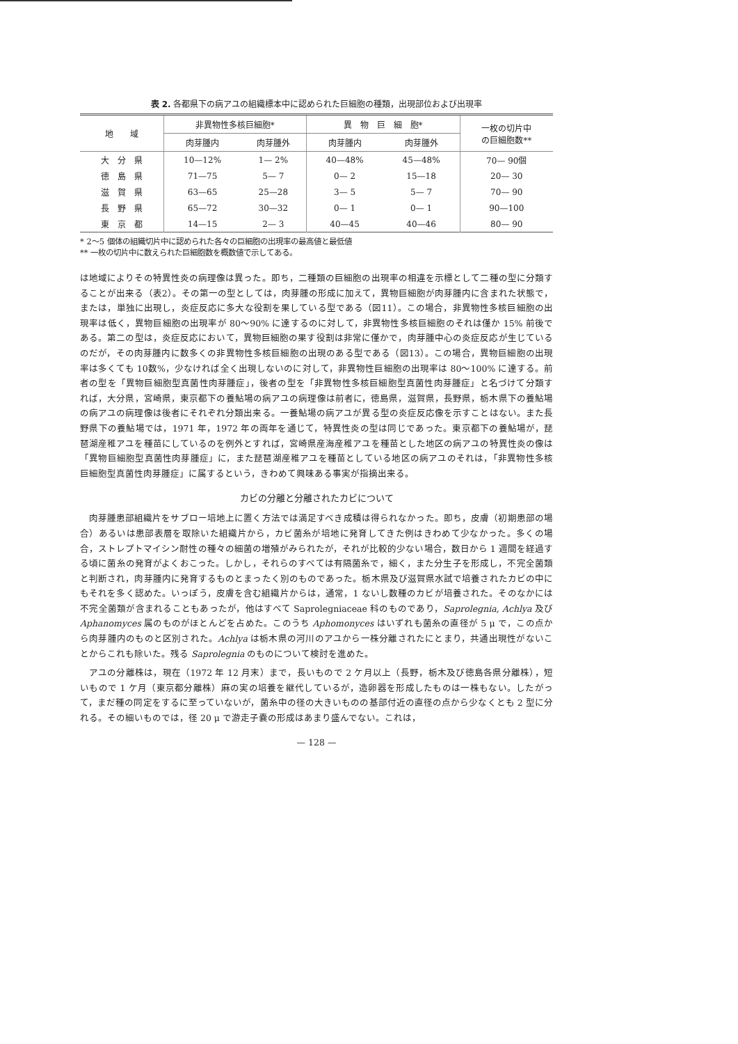表 2. 各都県下の病アユの組織標本中に認められた巨細胞の種類，出現部位および出現率
| 地 域 | 非異物性多核巨細胞* | | 異 物 巨 細 胞* | | 一枚の切片中 の巨細胞数** |
| --- | --- | --- | --- | --- | --- |
| | 肉芽腫内 | 肉芽腫外 | 肉芽腫内 | 肉芽腫外 | |
| 大 分 県 | 10—12% | 1— 2% | 40—48% | 45—48% | 70— 90個 |
| 徳 島 県 | 71—75 | 5— 7 | 0— 2 | 15—18 | 20— 30 |
| 滋 賀 県 | 63—65 | 25—28 | 3— 5 | 5— 7 | 70— 90 |
| 長 野 県 | 65—72 | 30—32 | 0— 1 | 0— 1 | 90—100 |
| 東 京 都 | 14—15 | 2— 3 | 40—45 | 40—46 | 80— 90 |
* 2～5 個体の組織切片中に認められた各々の巨細胞の出現率の最高値と最低値
** 一枚の切片中に数えられた巨細胞数を概数値で示してある。
は地域によりその特異性炎の病理像は異った。即ち，二種類の巨細胞の出現率の相違を示標として二種の型に分類することが出来る（表2）。その第一の型としては，肉芽腫の形成に加えて，異物巨細胞が肉芽腫内に含まれた状態で，または，単独に出現し，炎症反応に多大な役割を果している型である（図11）。この場合，非異物性多核巨細胞の出現率は低く，異物巨細胞の出現率が 80～90% に達するのに対して，非異物性多核巨細胞のそれは僅か 15% 前後である。第二の型は，炎症反応において，異物巨細胞の果す役割は非常に僅かで，肉芽腫中心の炎症反応が生じているのだが，その肉芽腫内に数多くの非異物性多核巨細胞の出現のある型である（図13）。この場合，異物巨細胞の出現率は多くても 10数%，少なければ全く出現しないのに対して，非異物性巨細胞の出現率は 80～100% に達する。前者の型を「異物巨細胞型真菌性肉芽腫症」，後者の型を「非異物性多核巨細胞型真菌性肉芽腫症」と名づけて分類すれば，大分県，宮崎県，東京都下の養鮎場の病アユの病理像は前者に，徳島県，滋賀県，長野県，栃木県下の養鮎場の病アユの病理像は後者にそれぞれ分類出来る。一養鮎場の病アユが異る型の炎症反応像を示すことはない。また長野県下の養鮎場では，1971 年，1972 年の両年を通じて，特異性炎の型は同じであった。東京都下の養鮎場が，琵琶湖産稚アユを種苗にしているのを例外とすれば，宮崎県産海産稚アユを種苗とした地区の病アユの特異性炎の像は「異物巨細胞型真菌性肉芽腫症」に，また琵琶湖産稚アユを種苗としている地区の病アユのそれは，「非異物性多核巨細胞型真菌性肉芽腫症」に属するという，きわめて興味ある事実が指摘出来る。
カビの分離と分離されたカビについて
肉芽腫患部組織片をサブロー培地上に置く方法では満足すべき成積は得られなかった。即ち，皮膚（初期患部の場合）あるいは患部表層を取除いた組織片から，カビ菌糸が培地に発育してきた例はきわめて少なかった。多くの場合，ストレプトマイシン耐性の種々の細菌の増殖がみられたが，それが比較的少ない場合，数日から 1 週間を経過する頃に菌糸の発育がよくおこった。しかし，それらのすべては有隔菌糸で，細く，また分生子を形成し，不完全菌類と判断され，肉芽腫内に発育するものとまったく別のものであった。栃木県及び滋賀県水試で培養されたカビの中にもそれを多く認めた。いっぽう，皮膚を含む組織片からは，通常，1 ないし数種のカビが培養された。そのなかには不完全菌類が含まれることもあったが，他はすべて Saprolegniaceae 科のものであり，Saprolegnia, Achlya 及び Aphanomyces 属のものがほとんどを占めた。このうち Aphomonyces はいずれも菌糸の直径が 5 μ で，この点から肉芽腫内のものと区別された。Achlya は栃木県の河川のアユから一株分離されたにとまり，共通出現性がないことからこれも除いた。残る Saprolegnia のものについて検討を進めた。
アユの分離株は，現在（1972 年 12 月末）まで，長いもので 2 ケ月以上（長野，栃木及び徳島各県分離株），短いもので 1 ケ月（東京都分離株）麻の実の培養を継代しているが，造卵器を形成したものは一株もない。したがって，まだ種の同定をするに至っていないが，菌糸中の径の大きいものの基部付近の直径の点から少なくとも 2 型に分れる。その細いものでは，径 20 μ で游走子嚢の形成はあまり盛んでない。これは，
— 128 —